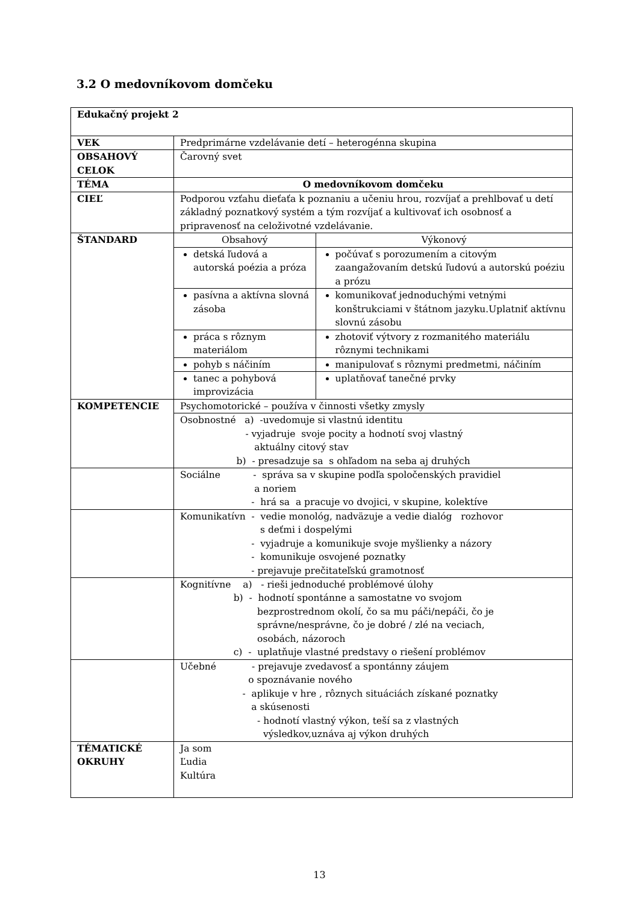3.2 O medovníkovom domčeku
| Edukačný projekt 2 | | |
| VEK | Predprimárne vzdelávanie detí – heterogénna skupina | |
| OBSAHOVÝ CELOK | Čarovný svet | |
| TÉMA | O medovníkovom domčeku | |
| CIEĽ | Podporou vzťahu dieťaťa k poznaniu a učeniu hrou, rozvíjať a prehlbovať u detí základný poznatkový systém a tým rozvíjať a kultivovať ich osobnosť a pripravenosť na celoživotné vzdelávanie. | |
| ŠTANDARD | Obsahový | Výkonový |
| | detská ľudová a autorská poézia a próza | počúvať s porozumením a citovým zaangažovaním detskú ľudovú a autorskú poéziu a prózu |
| | pasívna a aktívna slovná zásoba | komunikovať jednoduchými vetnými konštrukciami v štátnom jazyku.Uplatniť aktívnu slovnú zásobu |
| | práca s rôznym materiálom | zhotoviť výtvory z rozmanitého materiálu rôznymi technikami |
| | pohyb s náčiním | manipulovať s rôznymi predmetmi, náčiním |
| | tanec a pohybová improvizácia | uplatňovať tanečné prvky |
| KOMPETENCIE | Psychomotorické – používa v činnosti všetky zmysly | |
| | Osobnostné a) -uvedomuje si vlastnú identitu - vyjadruje svoje pocity a hodnotí svoj vlastný aktuálny citový stav b) - presadzuje sa s ohľadom na seba aj druhých | |
| | Sociálne - správa sa v skupine podľa spoločenských pravidiel a noriem - hrá sa a pracuje vo dvojici, v skupine, kolektíve | |
| | Komunikatívn - vedie monológ, nadväzuje a vedie dialóg rozhovor s deťmi i dospelými - vyjadruje a komunikuje svoje myšlienky a názory - komunikuje osvojené poznatky - prejavuje prečitateľskú gramotnosť | |
| | Kognitívne a) - rieši jednoduché problémové úlohy b) - hodnotí spontánne a samostatne vo svojom bezprostrednom okolí, čo sa mu páči/nepáči, čo je správne/nesprávne, čo je dobré / zlé na veciach, osobách, názoroch c) - uplatňuje vlastné predstavy o riešení problémov | |
| | Učebné - prejavuje zvedavosť a spontánny záujem o spoznávanie nového - aplikuje v hre , rôznych situáciách získané poznatky a skúsenosti - hodnotí vlastný výkon, teší sa z vlastných výsledkov,uznáva aj výkon druhých | |
| TÉMATICKÉ OKRUHY | Ja som Ľudia Kultúra | |
13